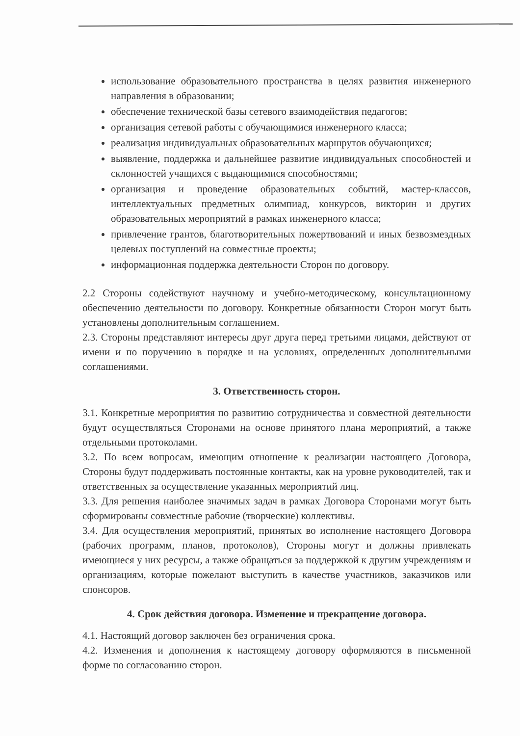использование образовательного пространства в целях развития инженерного направления в образовании;
обеспечение технической базы сетевого взаимодействия педагогов;
организация сетевой работы с обучающимися инженерного класса;
реализация индивидуальных образовательных маршрутов обучающихся;
выявление, поддержка и дальнейшее развитие индивидуальных способностей и склонностей учащихся с выдающимися способностями;
организация и проведение образовательных событий, мастер-классов, интеллектуальных предметных олимпиад, конкурсов, викторин и других образовательных мероприятий в рамках инженерного класса;
привлечение грантов, благотворительных пожертвований и иных безвозмездных целевых поступлений на совместные проекты;
информационная поддержка деятельности Сторон по договору.
2.2 Стороны содействуют научному и учебно-методическому, консультационному обеспечению деятельности по договору. Конкретные обязанности Сторон могут быть установлены дополнительным соглашением.
2.3. Стороны представляют интересы друг друга перед третьими лицами, действуют от имени и по поручению в порядке и на условиях, определенных дополнительными соглашениями.
3. Ответственность сторон.
3.1. Конкретные мероприятия по развитию сотрудничества и совместной деятельности будут осуществляться Сторонами на основе принятого плана мероприятий, а также отдельными протоколами.
3.2. По всем вопросам, имеющим отношение к реализации настоящего Договора, Стороны будут поддерживать постоянные контакты, как на уровне руководителей, так и ответственных за осуществление указанных мероприятий лиц.
3.3. Для решения наиболее значимых задач в рамках Договора Сторонами могут быть сформированы совместные рабочие (творческие) коллективы.
3.4. Для осуществления мероприятий, принятых во исполнение настоящего Договора (рабочих программ, планов, протоколов), Стороны могут и должны привлекать имеющиеся у них ресурсы, а также обращаться за поддержкой к другим учреждениям и организациям, которые пожелают выступить в качестве участников, заказчиков или спонсоров.
4. Срок действия договора. Изменение и прекращение договора.
4.1. Настоящий договор заключен без ограничения срока.
4.2. Изменения и дополнения к настоящему договору оформляются в письменной форме по согласованию сторон.